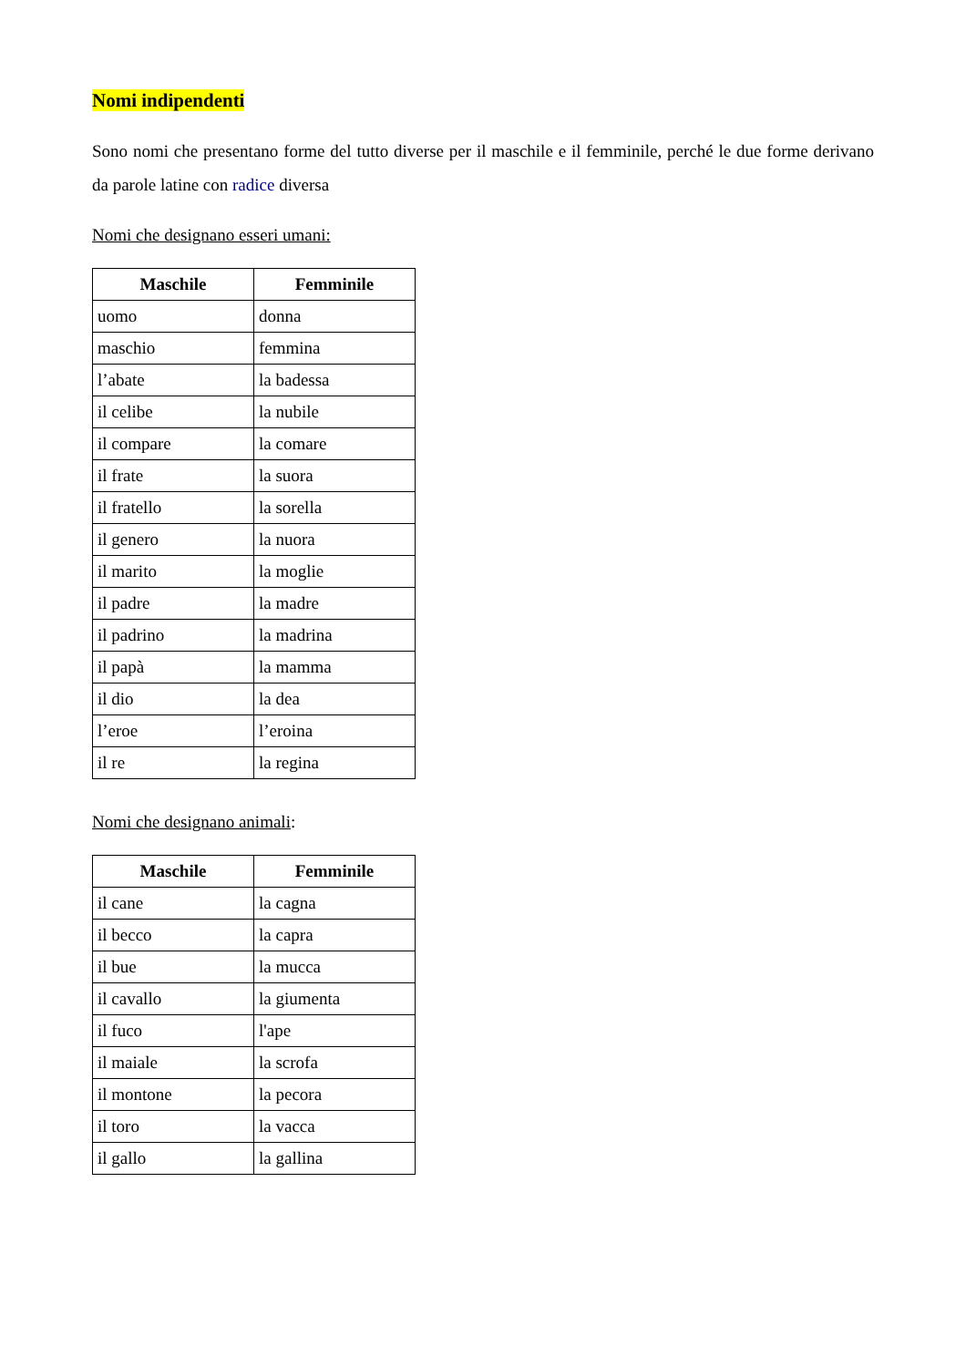Nomi indipendenti
Sono nomi che presentano forme del tutto diverse per il maschile e il femminile, perché le due forme derivano da parole latine con radice diversa
Nomi che designano esseri umani:
| Maschile | Femminile |
| --- | --- |
| uomo | donna |
| maschio | femmina |
| l’abate | la badessa |
| il celibe | la nubile |
| il compare | la comare |
| il frate | la suora |
| il fratello | la sorella |
| il genero | la nuora |
| il marito | la moglie |
| il padre | la madre |
| il padrino | la madrina |
| il papà | la mamma |
| il dio | la dea |
| l’eroe | l’eroina |
| il re | la regina |
Nomi che designano animali:
| Maschile | Femminile |
| --- | --- |
| il cane | la cagna |
| il becco | la capra |
| il bue | la mucca |
| il cavallo | la giumenta |
| il fuco | l'ape |
| il maiale | la scrofa |
| il montone | la pecora |
| il toro | la vacca |
| il gallo | la gallina |